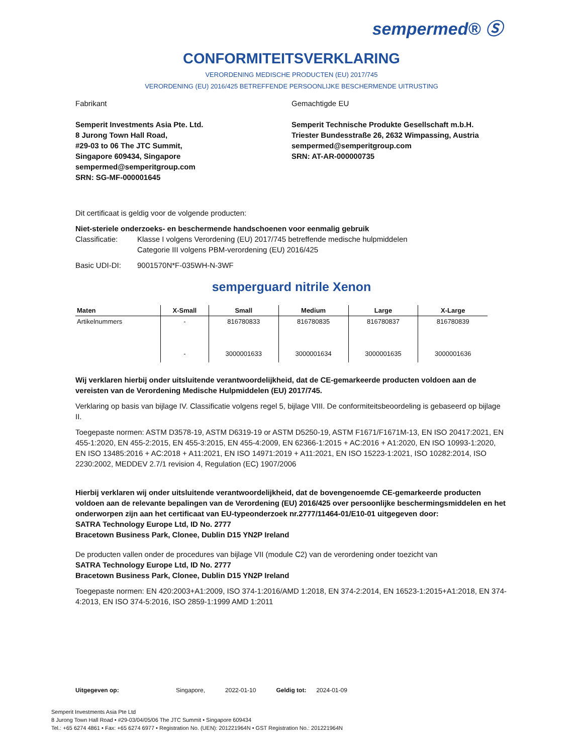sempermed® Ⓢ
CONFORMITEITSVERKLARING
VERORDENING MEDISCHE PRODUCTEN (EU) 2017/745
VERORDENING (EU) 2016/425 BETREFFENDE PERSOONLIJKE BESCHERMENDE UITRUSTING
Fabrikant
Semperit Investments Asia Pte. Ltd.
8 Jurong Town Hall Road,
#29-03 to 06 The JTC Summit,
Singapore 609434, Singapore
sempermed@semperitgroup.com
SRN: SG-MF-000001645
Gemachtigde EU
Semperit Technische Produkte Gesellschaft m.b.H.
Triester Bundesstraße 26, 2632 Wimpassing, Austria
sempermed@semperitgroup.com
SRN: AT-AR-000000735
Dit certificaat is geldig voor de volgende producten:
Niet-steriele onderzoeks- en beschermende handschoenen voor eenmalig gebruik
Classificatie: Klasse I volgens Verordening (EU) 2017/745 betreffende medische hulpmiddelen
Categorie III volgens PBM-verordening (EU) 2016/425
Basic UDI-DI: 9001570N*F-035WH-N-3WF
semperguard nitrile Xenon
| Maten | X-Small | Small | Medium | Large | X-Large |
| --- | --- | --- | --- | --- | --- |
| Artikelnummers | - | 816780833 | 816780835 | 816780837 | 816780839 |
| | - | 3000001633 | 3000001634 | 3000001635 | 3000001636 |
Wij verklaren hierbij onder uitsluitende verantwoordelijkheid, dat de CE-gemarkeerde producten voldoen aan de vereisten van de Verordening Medische Hulpmiddelen (EU) 2017/745.
Verklaring op basis van bijlage IV. Classificatie volgens regel 5, bijlage VIII. De conformiteitsbeoordeling is gebaseerd op bijlage II.
Toegepaste normen: ASTM D3578-19, ASTM D6319-19 or ASTM D5250-19, ASTM F1671/F1671M-13, EN ISO 20417:2021, EN 455-1:2020, EN 455-2:2015, EN 455-3:2015, EN 455-4:2009, EN 62366-1:2015 + AC:2016 + A1:2020, EN ISO 10993-1:2020, EN ISO 13485:2016 + AC:2018 + A11:2021, EN ISO 14971:2019 + A11:2021, EN ISO 15223-1:2021, ISO 10282:2014, ISO 2230:2002, MEDDEV 2.7/1 revision 4, Regulation (EC) 1907/2006
Hierbij verklaren wij onder uitsluitende verantwoordelijkheid, dat de bovengenoemde CE-gemarkeerde producten voldoen aan de relevante bepalingen van de Verordening (EU) 2016/425 over persoonlijke beschermingsmiddelen en het onderworpen zijn aan het certificaat van EU-typeonderzoek nr.2777/11464-01/E10-01 uitgegeven door:
SATRA Technology Europe Ltd, ID No. 2777
Bracetown Business Park, Clonee, Dublin D15 YN2P Ireland
De producten vallen onder de procedures van bijlage VII (module C2) van de verordening onder toezicht van
SATRA Technology Europe Ltd, ID No. 2777
Bracetown Business Park, Clonee, Dublin D15 YN2P Ireland
Toegepaste normen: EN 420:2003+A1:2009, ISO 374-1:2016/AMD 1:2018, EN 374-2:2014, EN 16523-1:2015+A1:2018, EN 374-4:2013, EN ISO 374-5:2016, ISO 2859-1:1999 AMD 1:2011
Uitgegeven op: Singapore, 2022-01-10 Geldig tot: 2024-01-09
Semperit Investments Asia Pte Ltd
8 Jurong Town Hall Road • #29-03/04/05/06 The JTC Summit • Singapore 609434
Tel.: +65 6274 4861 • Fax: +65 6274 6977 • Registration No. (UEN): 201221964N • GST Registration No.: 201221964N